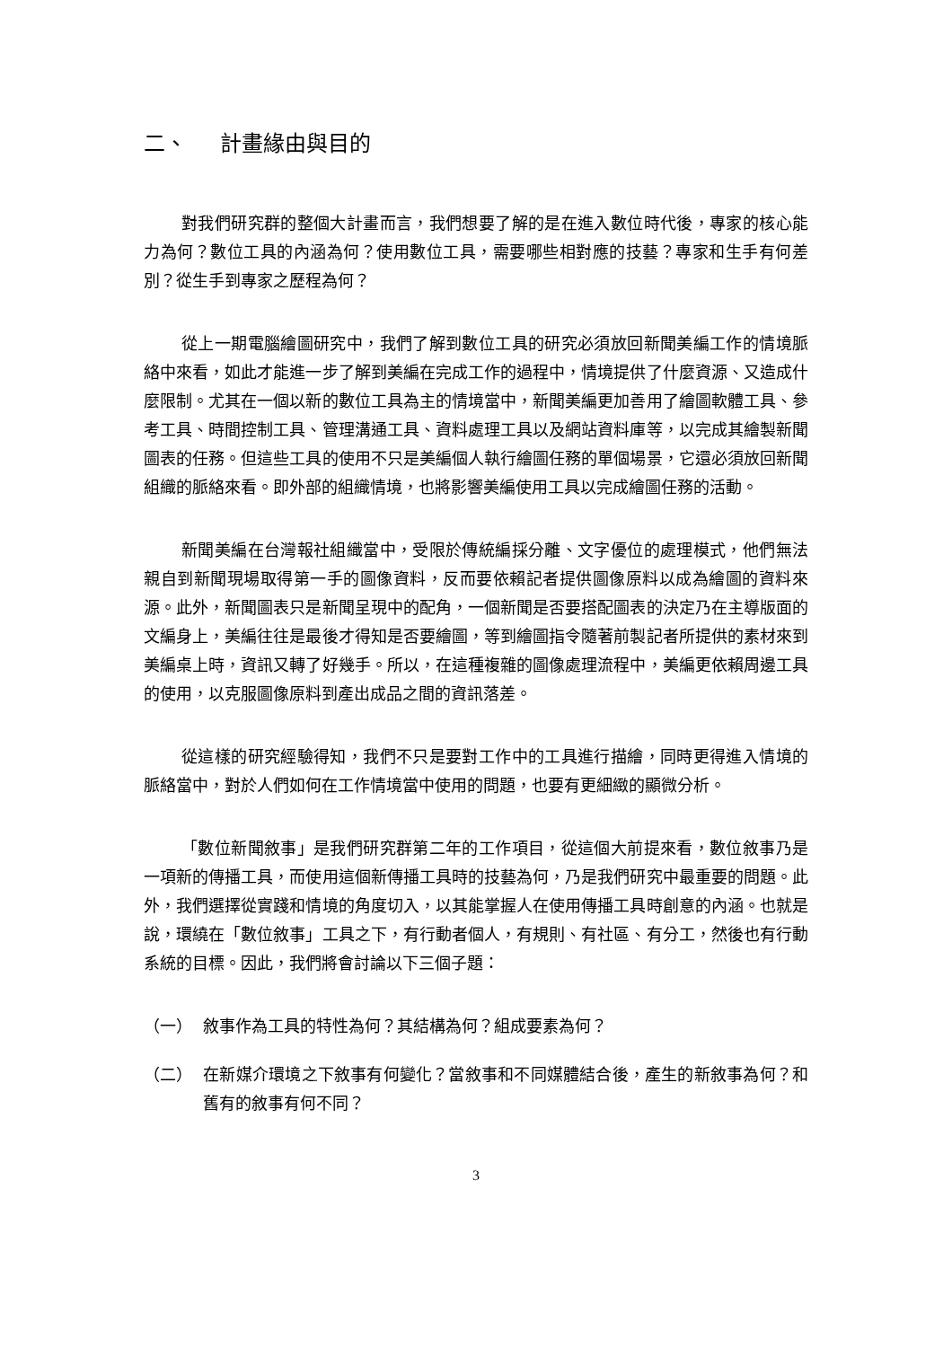二、 計畫緣由與目的
對我們研究群的整個大計畫而言，我們想要了解的是在進入數位時代後，專家的核心能力為何？數位工具的內涵為何？使用數位工具，需要哪些相對應的技藝？專家和生手有何差別？從生手到專家之歷程為何？
從上一期電腦繪圖研究中，我們了解到數位工具的研究必須放回新聞美編工作的情境脈絡中來看，如此才能進一步了解到美編在完成工作的過程中，情境提供了什麼資源、又造成什麼限制。尤其在一個以新的數位工具為主的情境當中，新聞美編更加善用了繪圖軟體工具、參考工具、時間控制工具、管理溝通工具、資料處理工具以及網站資料庫等，以完成其繪製新聞圖表的任務。但這些工具的使用不只是美編個人執行繪圖任務的單個場景，它還必須放回新聞組織的脈絡來看。即外部的組織情境，也將影響美編使用工具以完成繪圖任務的活動。
新聞美編在台灣報社組織當中，受限於傳統編採分離、文字優位的處理模式，他們無法親自到新聞現場取得第一手的圖像資料，反而要依賴記者提供圖像原料以成為繪圖的資料來源。此外，新聞圖表只是新聞呈現中的配角，一個新聞是否要搭配圖表的決定乃在主導版面的文編身上，美編往往是最後才得知是否要繪圖，等到繪圖指令隨著前製記者所提供的素材來到美編桌上時，資訊又轉了好幾手。所以，在這種複雜的圖像處理流程中，美編更依賴周邊工具的使用，以克服圖像原料到產出成品之間的資訊落差。
從這樣的研究經驗得知，我們不只是要對工作中的工具進行描繪，同時更得進入情境的脈絡當中，對於人們如何在工作情境當中使用的問題，也要有更細緻的顯微分析。
「數位新聞敘事」是我們研究群第二年的工作項目，從這個大前提來看，數位敘事乃是一項新的傳播工具，而使用這個新傳播工具時的技藝為何，乃是我們研究中最重要的問題。此外，我們選擇從實踐和情境的角度切入，以其能掌握人在使用傳播工具時創意的內涵。也就是說，環繞在「數位敘事」工具之下，有行動者個人，有規則、有社區、有分工，然後也有行動系統的目標。因此，我們將會討論以下三個子題：
（一） 敘事作為工具的特性為何？其結構為何？組成要素為何？
（二） 在新媒介環境之下敘事有何變化？當敘事和不同媒體結合後，產生的新敘事為何？和舊有的敘事有何不同？
3